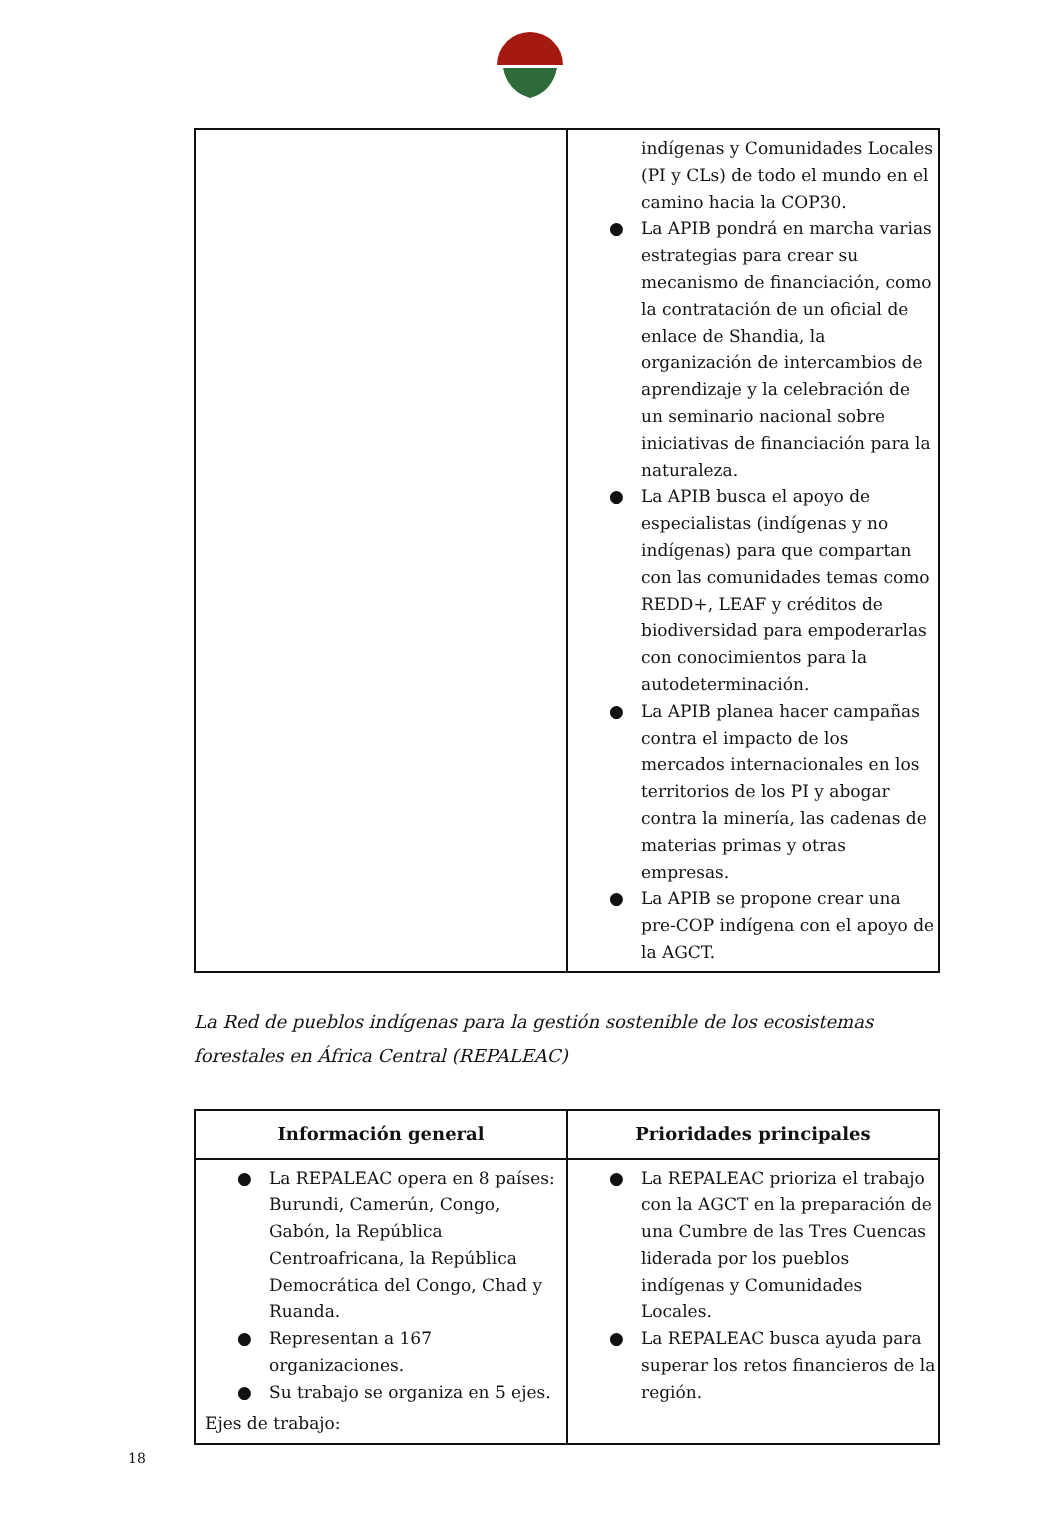| | indígenas y Comunidades Locales (PI y CLs) de todo el mundo en el camino hacia la COP30. ● La APIB pondrá en marcha varias estrategias para crear su mecanismo de financiación, como la contratación de un oficial de enlace de Shandia, la organización de intercambios de aprendizaje y la celebración de un seminario nacional sobre iniciativas de financiación para la naturaleza. ● La APIB busca el apoyo de especialistas (indígenas y no indígenas) para que compartan con las comunidades temas como REDD+, LEAF y créditos de biodiversidad para empoderarlas con conocimientos para la autodeterminación. ● La APIB planea hacer campañas contra el impacto de los mercados internacionales en los territorios de los PI y abogar contra la minería, las cadenas de materias primas y otras empresas. ● La APIB se propone crear una pre-COP indígena con el apoyo de la AGCT. |
La Red de pueblos indígenas para la gestión sostenible de los ecosistemas forestales en África Central (REPALEAC)
| Información general | Prioridades principales |
| --- | --- |
| ● La REPALEAC opera en 8 países: Burundi, Camerún, Congo, Gabón, la República Centroafricana, la República Democrática del Congo, Chad y Ruanda. ● Representan a 167 organizaciones. ● Su trabajo se organiza en 5 ejes. Ejes de trabajo: | ● La REPALEAC prioriza el trabajo con la AGCT en la preparación de una Cumbre de las Tres Cuencas liderada por los pueblos indígenas y Comunidades Locales. ● La REPALEAC busca ayuda para superar los retos financieros de la región. |
18